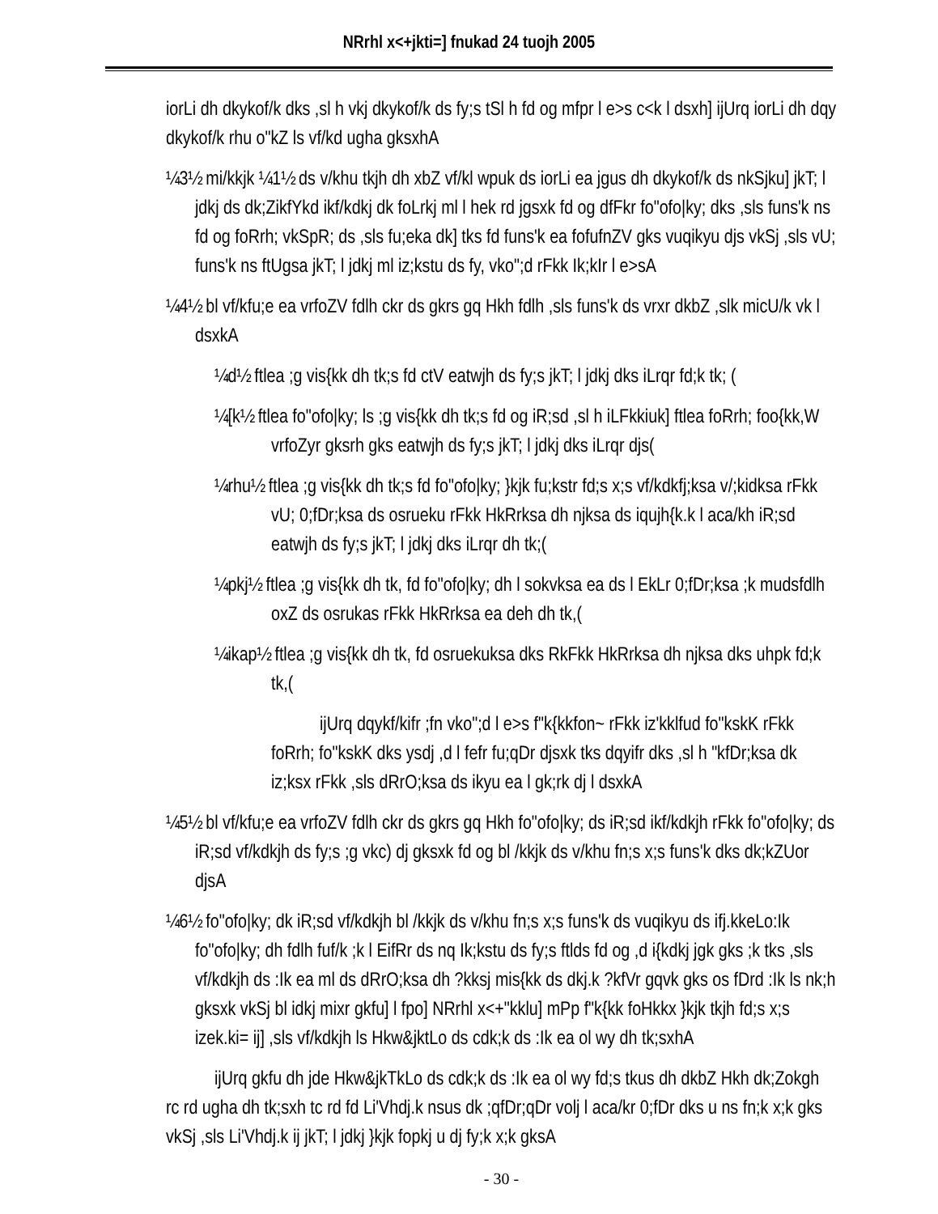NRrhl x<+jkti=] fnukad 24 tuojh 2005
iorLi dh dkykof/k dks ,sl h vkj dkykof/k ds fy;s tSl h fd og mfpr l e>s c<k l dsxh] ijUrq iorLi dh dqy dkykof/k rhu o"kZ ls vf/kd ugha gksxhA
¼3½ mi/kkjk ¼1½ ds v/khu tkjh dh xbZ vf/kl wpuk ds iorLi ea jgus dh dkykof/k ds nkSjku] jkT; l jdkj ds dk;ZikfYkd ikf/kdkj dk foLrkj ml l hek rd jgsxk fd og dfFkr fo"ofo|ky; dks ,sls funs'k ns fd og foRrh; vkSpR; ds ,sls fu;eka dk] tks fd funs'k ea fofufnZV gks vuqikyu djs vkSj ,sls vU; funs'k ns ftUgsa jkT; l jdkj ml iz;kstu ds fy, vko";d rFkk Ik;kIr l e>sA
¼4½ bl vf/kfu;e ea vrfoZV fdlh ckr ds gkrs gq Hkh fdlh ,sls funs'k ds vrxr dkbZ ,slk micU/k vk l dsxkA
¼d½ ftlea ;g vis{kk dh tk;s fd ctV eatwjh ds fy;s jkT; l jdkj dks iLrqr fd;k tk; (
¼[k½ ftlea fo"ofo|ky; ls ;g vis{kk dh tk;s fd og iR;sd ,sl h iLFkkiuk] ftlea foRrh; foo{kk,W vrfoZyr gksrh gks eatwjh ds fy;s jkT; l jdkj dks iLrqr djs(
¼rhu½ ftlea ;g vis{kk dh tk;s fd fo"ofo|ky; }kjk fu;kstr fd;s x;s vf/kdkfj;ksa v/;kidksa rFkk vU; 0;fDr;ksa ds osrueku rFkk HkRrksa dh njksa ds iqujh{k.k l aca/kh iR;sd eatwjh ds fy;s jkT; l jdkj dks iLrqr dh tk;(
¼pkj½ ftlea ;g vis{kk dh tk, fd fo"ofo|ky; dh l sokvksa ea ds l EkLr 0;fDr;ksa ;k mudsfdlh oxZ ds osrukas rFkk HkRrksa ea deh dh tk,(
¼ikap½ ftlea ;g vis{kk dh tk, fd osruekuksa dks RkFkk HkRrksa dh njksa dks uhpk fd;k tk,(
ijUrq dqykf/kifr ;fn vko";d l e>s f"k{kkfon~ rFkk iz'kklfud fo"kskK rFkk foRrh; fo"kskK dks ysdj ,d l fefr fu;qDr djsxk tks dqyifr dks ,sl h "kfDr;ksa dk iz;ksx rFkk ,sls dRrO;ksa ds ikyu ea l gk;rk dj l dsxkA
¼5½ bl vf/kfu;e ea vrfoZV fdlh ckr ds gkrs gq Hkh fo"ofo|ky; ds iR;sd ikf/kdkjh rFkk fo"ofo|ky; ds iR;sd vf/kdkjh ds fy;s ;g vkc) dj gksxk fd og bl /kkjk ds v/khu fn;s x;s funs'k dks dk;kZUor djsA
¼6½ fo"ofo|ky; dk iR;sd vf/kdkjh bl /kkjk ds v/khu fn;s x;s funs'k ds vuqikyu ds ifj.kkeLo:Ik fo"ofo|ky; dh fdlh fuf/k ;k l EifRr ds nq Ik;kstu ds fy;s ftlds fd og ,d i{kdkj jgk gks ;k tks ,sls vf/kdkjh ds :Ik ea ml ds dRrO;ksa dh ?kksj mis{kk ds dkj.k ?kfVr gqvk gks os fDrd :Ik ls nk;h gksxk vkSj bl idkj mixr gkfu] l fpo] NRrhl x<+"kklu] mPp f"k{kk foHkkx }kjk tkjh fd;s x;s izek.ki= ij] ,sls vf/kdkjh ls Hkw&jktLo ds cdk;k ds :Ik ea ol wy dh tk;sxhA
ijUrq gkfu dh jde Hkw&jkTkLo ds cdk;k ds :Ik ea ol wy fd;s tkus dh dkbZ Hkh dk;Zokgh rc rd ugha dh tk;sxh tc rd fd Li'Vhdj.k nsus dk ;qfDr;qDr volj l aca/kr 0;fDr dks u ns fn;k x;k gks vkSj ,sls Li'Vhdj.k ij jkT; l jdkj }kjk fopkj u dj fy;k x;k gksA
- 30 -